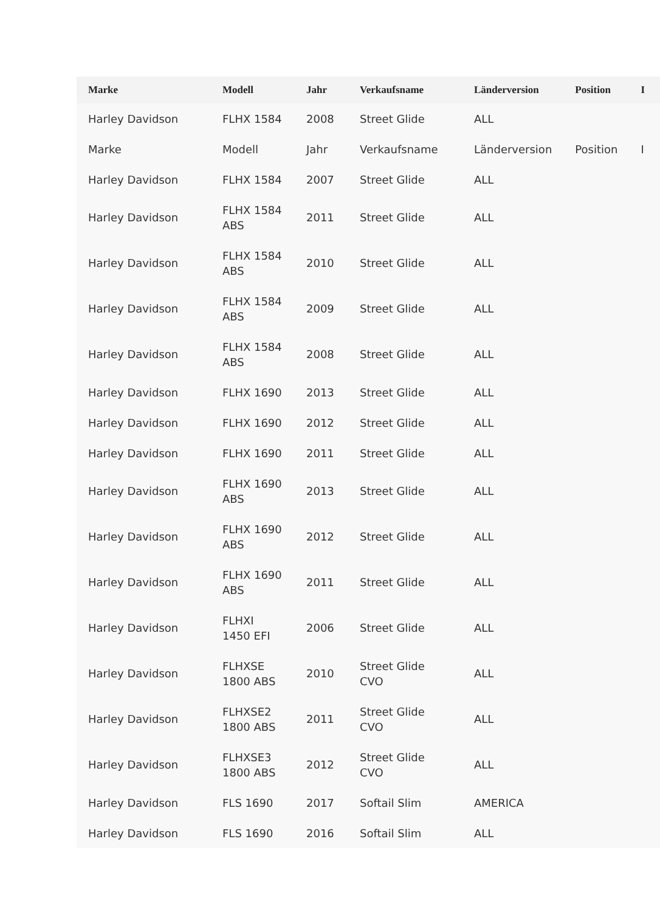| Marke | Modell | Jahr | Verkaufsname | Länderversion | Position | I |
| --- | --- | --- | --- | --- | --- | --- |
| Harley Davidson | FLHX 1584 | 2008 | Street Glide | ALL | | |
| Marke | Modell | Jahr | Verkaufsname | Länderversion | Position | I |
| Harley Davidson | FLHX 1584 | 2007 | Street Glide | ALL | | |
| Harley Davidson | FLHX 1584 ABS | 2011 | Street Glide | ALL | | |
| Harley Davidson | FLHX 1584 ABS | 2010 | Street Glide | ALL | | |
| Harley Davidson | FLHX 1584 ABS | 2009 | Street Glide | ALL | | |
| Harley Davidson | FLHX 1584 ABS | 2008 | Street Glide | ALL | | |
| Harley Davidson | FLHX 1690 | 2013 | Street Glide | ALL | | |
| Harley Davidson | FLHX 1690 | 2012 | Street Glide | ALL | | |
| Harley Davidson | FLHX 1690 | 2011 | Street Glide | ALL | | |
| Harley Davidson | FLHX 1690 ABS | 2013 | Street Glide | ALL | | |
| Harley Davidson | FLHX 1690 ABS | 2012 | Street Glide | ALL | | |
| Harley Davidson | FLHX 1690 ABS | 2011 | Street Glide | ALL | | |
| Harley Davidson | FLHXI 1450 EFI | 2006 | Street Glide | ALL | | |
| Harley Davidson | FLHXSE 1800 ABS | 2010 | Street Glide CVO | ALL | | |
| Harley Davidson | FLHXSE2 1800 ABS | 2011 | Street Glide CVO | ALL | | |
| Harley Davidson | FLHXSE3 1800 ABS | 2012 | Street Glide CVO | ALL | | |
| Harley Davidson | FLS 1690 | 2017 | Softail Slim | AMERICA | | |
| Harley Davidson | FLS 1690 | 2016 | Softail Slim | ALL | | |